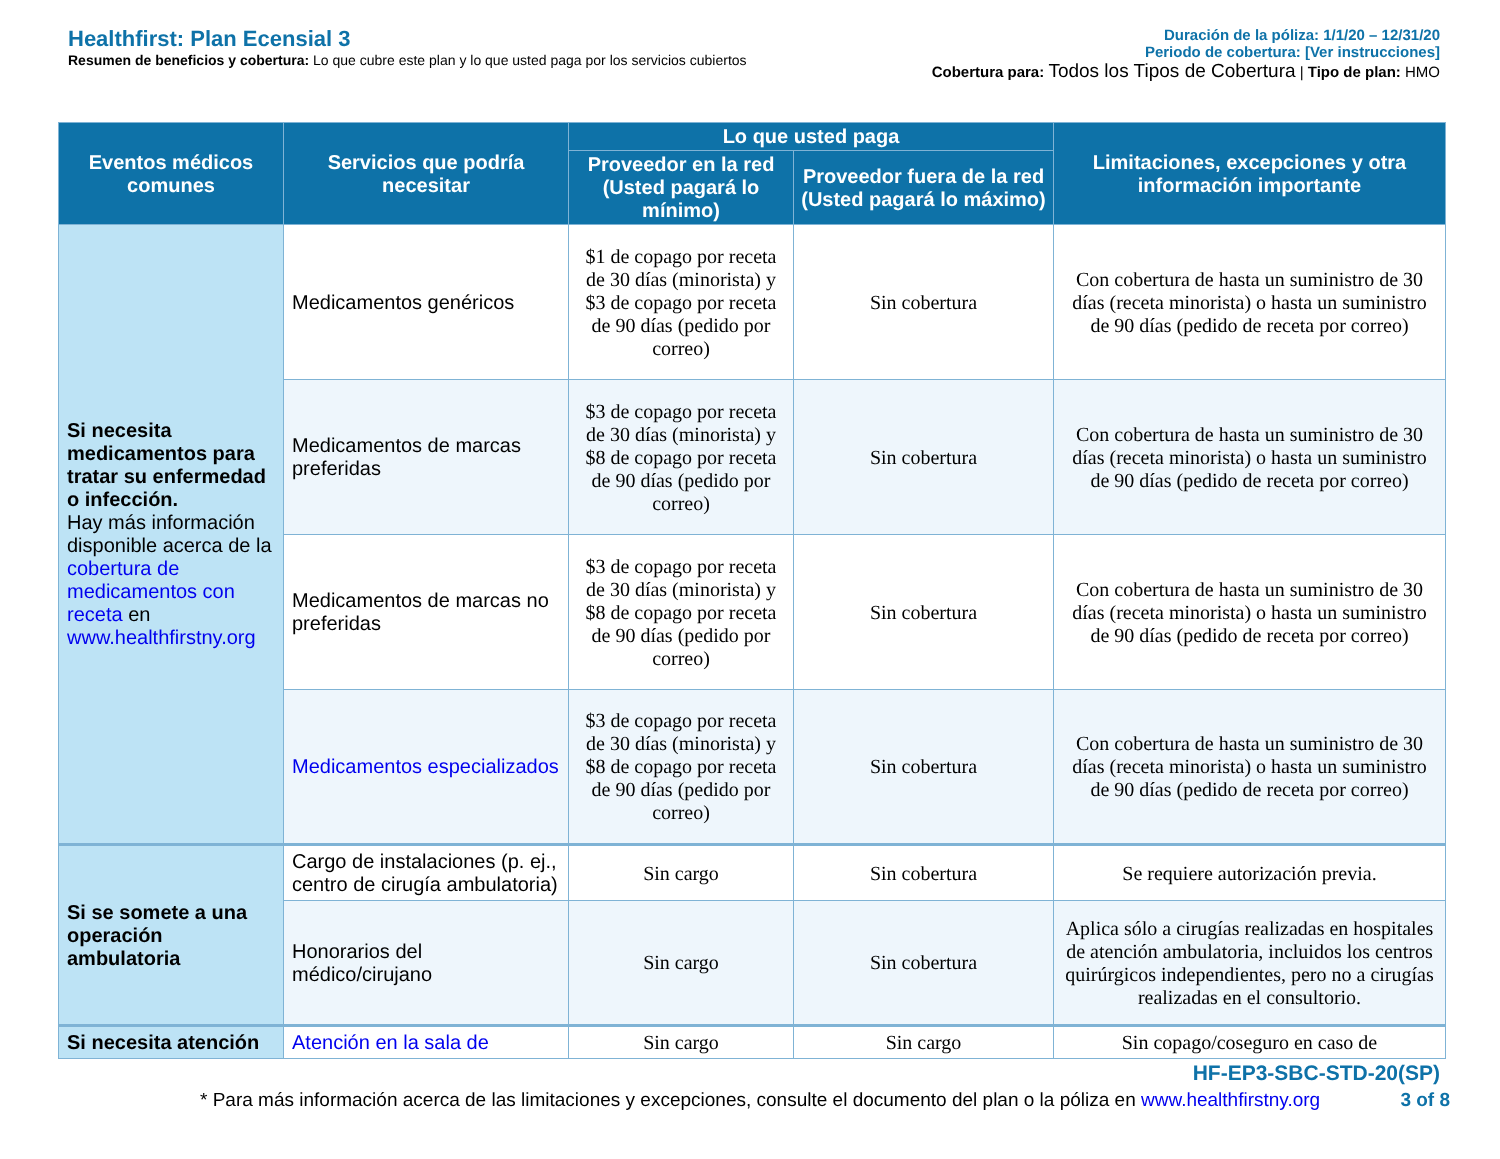Healthfirst: Plan Ecensial 3
Resumen de beneficios y cobertura: Lo que cubre este plan y lo que usted paga por los servicios cubiertos
Duración de la póliza: 1/1/20 – 12/31/20
Periodo de cobertura: [Ver instrucciones]
Cobertura para: Todos los Tipos de Cobertura | Tipo de plan: HMO
| Eventos médicos comunes | Servicios que podría necesitar | Lo que usted paga | | Limitaciones, excepciones y otra información importante |
| --- | --- | --- | --- | --- |
| | | Proveedor en la red (Usted pagará lo mínimo) | Proveedor fuera de la red (Usted pagará lo máximo) | |
| Si necesita medicamentos para tratar su enfermedad o infección. Hay más información disponible acerca de la cobertura de medicamentos con receta en www.healthfirstny.org | Medicamentos genéricos | $1 de copago por receta de 30 días (minorista) y $3 de copago por receta de 90 días (pedido por correo) | Sin cobertura | Con cobertura de hasta un suministro de 30 días (receta minorista) o hasta un suministro de 90 días (pedido de receta por correo) |
| | Medicamentos de marcas preferidas | $3 de copago por receta de 30 días (minorista) y $8 de copago por receta de 90 días (pedido por correo) | Sin cobertura | Con cobertura de hasta un suministro de 30 días (receta minorista) o hasta un suministro de 90 días (pedido de receta por correo) |
| | Medicamentos de marcas no preferidas | $3 de copago por receta de 30 días (minorista) y $8 de copago por receta de 90 días (pedido por correo) | Sin cobertura | Con cobertura de hasta un suministro de 30 días (receta minorista) o hasta un suministro de 90 días (pedido de receta por correo) |
| | Medicamentos especializados | $3 de copago por receta de 30 días (minorista) y $8 de copago por receta de 90 días (pedido por correo) | Sin cobertura | Con cobertura de hasta un suministro de 30 días (receta minorista) o hasta un suministro de 90 días (pedido de receta por correo) |
| Si se somete a una operación ambulatoria | Cargo de instalaciones (p. ej., centro de cirugía ambulatoria) | Sin cargo | Sin cobertura | Se requiere autorización previa. |
| | Honorarios del médico/cirujano | Sin cargo | Sin cobertura | Aplica sólo a cirugías realizadas en hospitales de atención ambulatoria, incluidos los centros quirúrgicos independientes, pero no a cirugías realizadas en el consultorio. |
| Si necesita atención | Atención en la sala de | Sin cargo | Sin cargo | Sin copago/coseguro en caso de |
HF-EP3-SBC-STD-20(SP)
* Para más información acerca de las limitaciones y excepciones, consulte el documento del plan o la póliza en www.healthfirstny.org 3 of 8